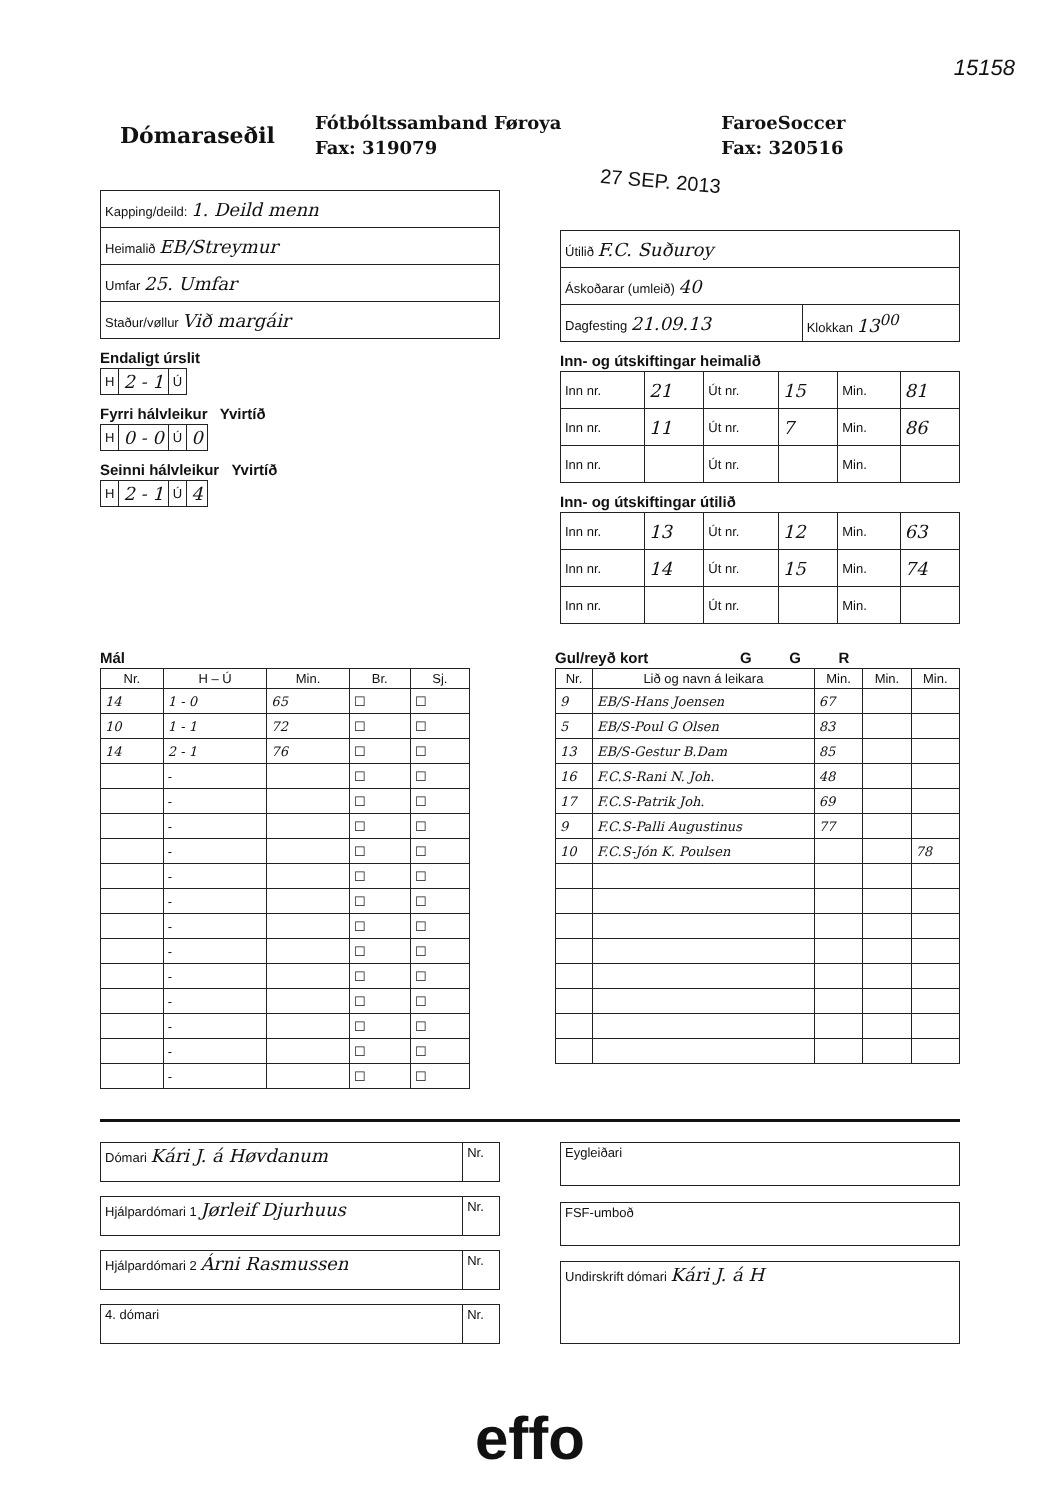15158
Dómaraseðil Fótbóltssamband Føroya
Fax: 319079
FaroeSoccer
Fax: 320516
27 SEP. 2013
| Kapping/deild: 1. Deild menn |
| Heimalið EB/Streymur |
| Umfar 25. Umfar |
| Staður/vøllur Við margáir |
Endaligt úrslit
| H | 2 - 1 | Ú |
Fyrri hálvleikur Yvirtíð
| H | 0 - 0 | Ú | 0 |
Seinni hálvleikur Yvirtíð
| H | 2 - 1 | Ú | 4 |
| Útilið F.C. Suðuroy | |
| Áskoðarar (umleið) 40 | |
| Dagfesting 21.09.13 | Klokkan 13<sup>00</sup> |
Inn- og útskiftingar heimalið
| Inn nr. | 21 | Út nr. | 15 | Min. | 81 |
| Inn nr. | 11 | Út nr. | 7 | Min. | 86 |
| Inn nr. | | Út nr. | | Min. | |
Inn- og útskiftingar útilið
| Inn nr. | 13 | Út nr. | 12 | Min. | 63 |
| Inn nr. | 14 | Út nr. | 15 | Min. | 74 |
| Inn nr. | | Út nr. | | Min. | |
Mál
| Nr. | H – Ú | Min. | Br. | Sj. |
| --- | --- | --- | --- | --- |
| 14 | 1 - 0 | 65 | ☐ | ☐ |
| 10 | 1 - 1 | 72 | ☐ | ☐ |
| 14 | 2 - 1 | 76 | ☐ | ☐ |
| | - | | ☐ | ☐ |
| | - | | ☐ | ☐ |
| | - | | ☐ | ☐ |
| | - | | ☐ | ☐ |
| | - | | ☐ | ☐ |
| | - | | ☐ | ☐ |
| | - | | ☐ | ☐ |
| | - | | ☐ | ☐ |
| | - | | ☐ | ☐ |
| | - | | ☐ | ☐ |
| | - | | ☐ | ☐ |
| | - | | ☐ | ☐ |
| | - | | ☐ | ☐ |
Gul/reyð kort G G R
| Nr. | Lið og navn á leikara | Min. | Min. | Min. |
| --- | --- | --- | --- | --- |
| 9 | EB/S-Hans Joensen | 67 | | |
| 5 | EB/S-Poul G Olsen | 83 | | |
| 13 | EB/S-Gestur B.Dam | 85 | | |
| 16 | F.C.S-Rani N. Joh. | 48 | | |
| 17 | F.C.S-Patrik Joh. | 69 | | |
| 9 | F.C.S-Palli Augustinus | 77 | | |
| 10 | F.C.S-Jón K. Poulsen | | | 78 |
| Dómari Kári J. á Høvdanum | Nr. |
| Hjálpardómari 1 Jørleif Djurhuus | Nr. |
| Hjálpardómari 2 Árni Rasmussen | Nr. |
| 4. dómari | Nr. |
| Eygleiðari |
| FSF-umboð |
| Undirskrift dómari Kári J. á H |
effo